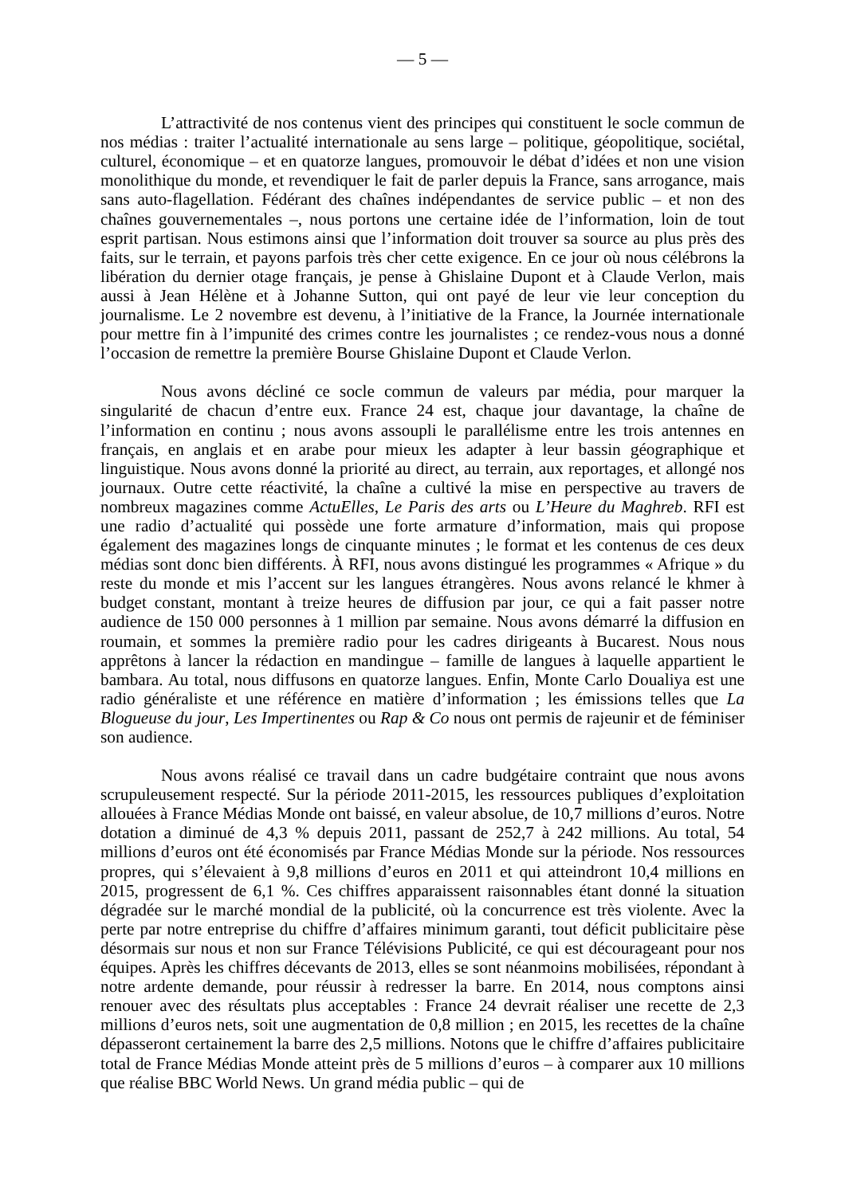— 5 —
L’attractivité de nos contenus vient des principes qui constituent le socle commun de nos médias : traiter l’actualité internationale au sens large – politique, géopolitique, sociétal, culturel, économique – et en quatorze langues, promouvoir le débat d’idées et non une vision monolithique du monde, et revendiquer le fait de parler depuis la France, sans arrogance, mais sans auto-flagellation. Fédérant des chaînes indépendantes de service public – et non des chaînes gouvernementales –, nous portons une certaine idée de l’information, loin de tout esprit partisan. Nous estimons ainsi que l’information doit trouver sa source au plus près des faits, sur le terrain, et payons parfois très cher cette exigence. En ce jour où nous célébrons la libération du dernier otage français, je pense à Ghislaine Dupont et à Claude Verlon, mais aussi à Jean Hélène et à Johanne Sutton, qui ont payé de leur vie leur conception du journalisme. Le 2 novembre est devenu, à l’initiative de la France, la Journée internationale pour mettre fin à l’impunité des crimes contre les journalistes ; ce rendez-vous nous a donné l’occasion de remettre la première Bourse Ghislaine Dupont et Claude Verlon.
Nous avons décliné ce socle commun de valeurs par média, pour marquer la singularité de chacun d’entre eux. France 24 est, chaque jour davantage, la chaîne de l’information en continu ; nous avons assoupli le parallélisme entre les trois antennes en français, en anglais et en arabe pour mieux les adapter à leur bassin géographique et linguistique. Nous avons donné la priorité au direct, au terrain, aux reportages, et allongé nos journaux. Outre cette réactivité, la chaîne a cultivé la mise en perspective au travers de nombreux magazines comme ActuElles, Le Paris des arts ou L’Heure du Maghreb. RFI est une radio d’actualité qui possède une forte armature d’information, mais qui propose également des magazines longs de cinquante minutes ; le format et les contenus de ces deux médias sont donc bien différents. À RFI, nous avons distingué les programmes « Afrique » du reste du monde et mis l’accent sur les langues étrangères. Nous avons relancé le khmer à budget constant, montant à treize heures de diffusion par jour, ce qui a fait passer notre audience de 150 000 personnes à 1 million par semaine. Nous avons démarré la diffusion en roumain, et sommes la première radio pour les cadres dirigeants à Bucarest. Nous nous apprêtons à lancer la rédaction en mandingue – famille de langues à laquelle appartient le bambara. Au total, nous diffusons en quatorze langues. Enfin, Monte Carlo Doualiya est une radio généraliste et une référence en matière d’information ; les émissions telles que La Blogueuse du jour, Les Impertinentes ou Rap & Co nous ont permis de rajeunir et de féminiser son audience.
Nous avons réalisé ce travail dans un cadre budgétaire contraint que nous avons scrupuleusement respecté. Sur la période 2011-2015, les ressources publiques d’exploitation allouées à France Médias Monde ont baissé, en valeur absolue, de 10,7 millions d’euros. Notre dotation a diminué de 4,3 % depuis 2011, passant de 252,7 à 242 millions. Au total, 54 millions d’euros ont été économisés par France Médias Monde sur la période. Nos ressources propres, qui s’élevaient à 9,8 millions d’euros en 2011 et qui atteindront 10,4 millions en 2015, progressent de 6,1 %. Ces chiffres apparaissent raisonnables étant donné la situation dégradée sur le marché mondial de la publicité, où la concurrence est très violente. Avec la perte par notre entreprise du chiffre d’affaires minimum garanti, tout déficit publicitaire pèse désormais sur nous et non sur France Télévisions Publicité, ce qui est décourageant pour nos équipes. Après les chiffres décevants de 2013, elles se sont néanmoins mobilisées, répondant à notre ardente demande, pour réussir à redresser la barre. En 2014, nous comptons ainsi renouer avec des résultats plus acceptables : France 24 devrait réaliser une recette de 2,3 millions d’euros nets, soit une augmentation de 0,8 million ; en 2015, les recettes de la chaîne dépasseront certainement la barre des 2,5 millions. Notons que le chiffre d’affaires publicitaire total de France Médias Monde atteint près de 5 millions d’euros – à comparer aux 10 millions que réalise BBC World News. Un grand média public – qui de